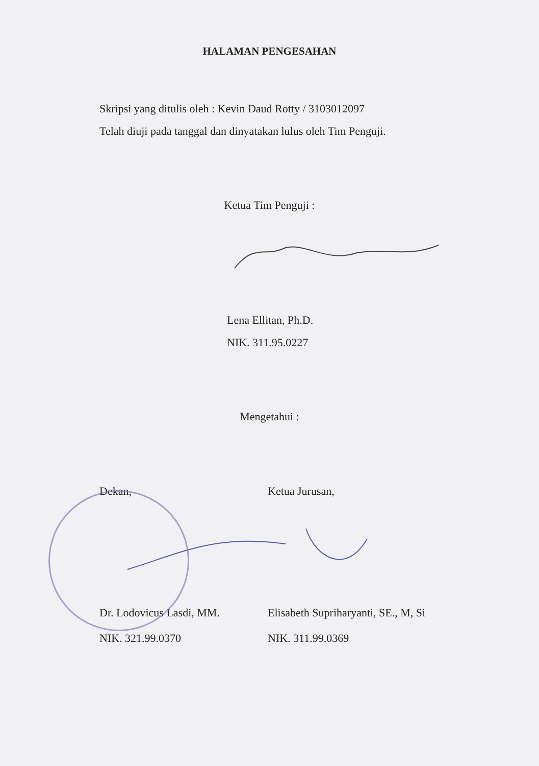HALAMAN PENGESAHAN
Skripsi yang ditulis oleh : Kevin Daud Rotty / 3103012097
Telah diuji pada tanggal dan dinyatakan lulus oleh Tim Penguji.
Ketua Tim Penguji :
Lena Ellitan, Ph.D.
NIK. 311.95.0227
Mengetahui :
Dekan, Ketua Jurusan,
Dr. Lodovicus Lasdi, MM.
NIK. 321.99.0370
Elisabeth Supriharyanti, SE., M, Si
NIK. 311.99.0369